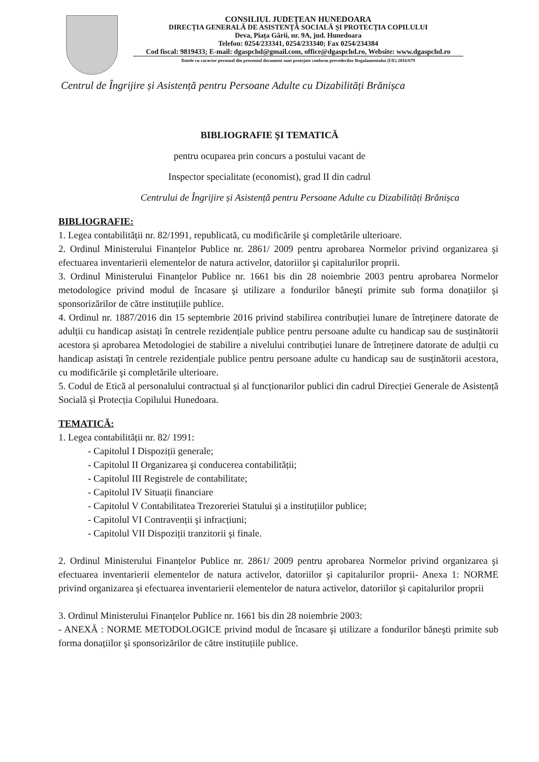CONSILIUL JUDEȚEAN HUNEDOARA
DIRECȚIA GENERALĂ DE ASISTENȚĂ SOCIALĂ ȘI PROTECȚIA COPILULUI
Deva, Piața Gării, nr. 9A, jud. Hunedoara
Telefon: 0254/233341, 0254/233340; Fax 0254/234384
Cod fiscal: 9819433; E-mail: dgaspchd@gmail.com, office@dgaspchd.ro, Website: www.dgaspchd.ro
Datele cu caracter personal din prezentul document sunt protejate conform prevederilor Regulamentului (UE) 2016/679
Centrul de Îngrijire și Asistență pentru Persoane Adulte cu Dizabilități Brănișca
BIBLIOGRAFIE ŞI TEMATICĂ
pentru ocuparea prin concurs a postului vacant de
Inspector specialitate (economist), grad II din cadrul
Centrului de Îngrijire și Asistență pentru Persoane Adulte cu Dizabilități Brănișca
BIBLIOGRAFIE:
1. Legea contabilității nr. 82/1991, republicată, cu modificările şi completările ulterioare.
2. Ordinul Ministerului Finanțelor Publice nr. 2861/ 2009 pentru aprobarea Normelor privind organizarea şi efectuarea inventarierii elementelor de natura activelor, datoriilor şi capitalurilor proprii.
3. Ordinul Ministerului Finanțelor Publice nr. 1661 bis din 28 noiembrie 2003 pentru aprobarea Normelor metodologice privind modul de încasare şi utilizare a fondurilor băneşti primite sub forma donațiilor şi sponsorizărilor de către instituțiile publice.
4. Ordinul nr. 1887/2016 din 15 septembrie 2016 privind stabilirea contribuției lunare de întreținere datorate de adulții cu handicap asistați în centrele rezidențiale publice pentru persoane adulte cu handicap sau de susținătorii acestora și aprobarea Metodologiei de stabilire a nivelului contribuției lunare de întreținere datorate de adulții cu handicap asistați în centrele rezidențiale publice pentru persoane adulte cu handicap sau de susținătorii acestora, cu modificările şi completările ulterioare.
5. Codul de Etică al personalului contractual și al funcționarilor publici din cadrul Direcției Generale de Asistență Socială și Protecția Copilului Hunedoara.
TEMATICĂ:
1. Legea contabilității nr. 82/ 1991:
- Capitolul I Dispoziții generale;
- Capitolul II Organizarea şi conducerea contabilității;
- Capitolul III Registrele de contabilitate;
- Capitolul IV Situații financiare
- Capitolul V Contabilitatea Trezoreriei Statului şi a instituțiilor publice;
- Capitolul VI Contravenții şi infracțiuni;
- Capitolul VII Dispoziții tranzitorii şi finale.
2. Ordinul Ministerului Finanțelor Publice nr. 2861/ 2009 pentru aprobarea Normelor privind organizarea şi efectuarea inventarierii elementelor de natura activelor, datoriilor şi capitalurilor proprii- Anexa 1: NORME privind organizarea şi efectuarea inventarierii elementelor de natura activelor, datoriilor şi capitalurilor proprii
3. Ordinul Ministerului Finanțelor Publice nr. 1661 bis din 28 noiembrie 2003:
- ANEXĂ : NORME METODOLOGICE privind modul de încasare şi utilizare a fondurilor băneşti primite sub forma donațiilor şi sponsorizărilor de către instituțiile publice.